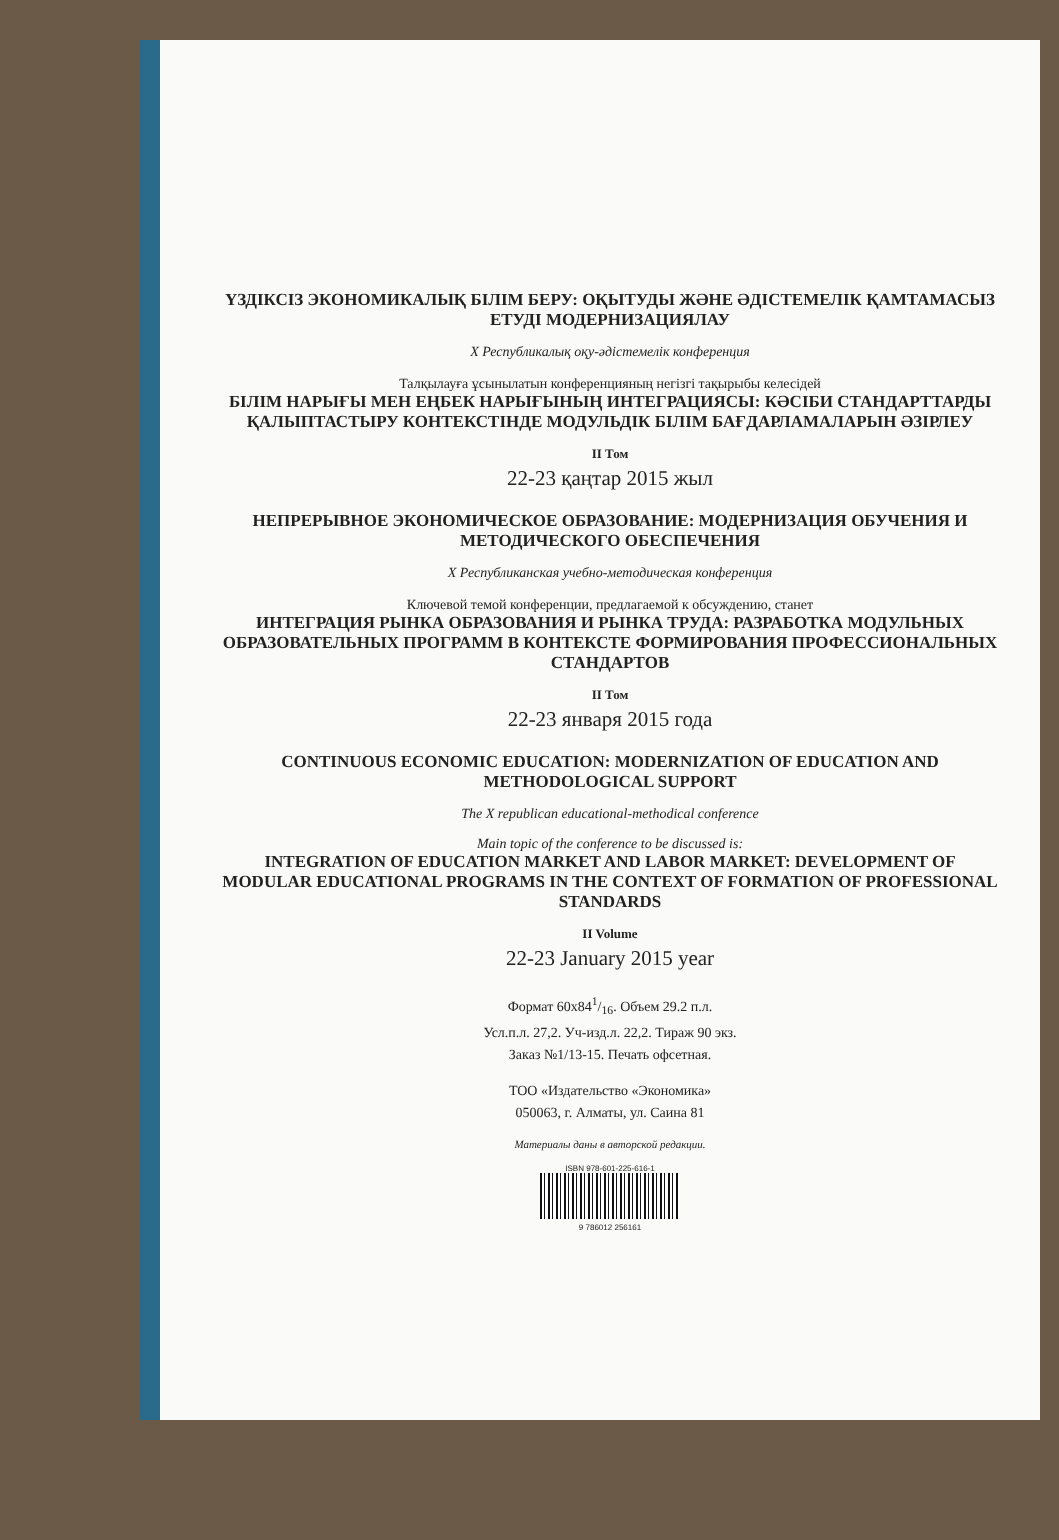ҮЗДІКСІЗ ЭКОНОМИКАЛЫҚ БІЛІМ БЕРУ: ОҚЫТУДЫ ЖӘНЕ ӘДІСТЕМЕЛІК ҚАМТАМАСЫЗ ЕТУДІ МОДЕРНИЗАЦИЯЛАУ
X Республикалық оқу-әдістемелік конференция
Талқылауға ұсынылатын конференцияның негізгі тақырыбы келесідей
БІЛІМ НАРЫҒЫ МЕН ЕҢБЕК НАРЫҒЫНЫҢ ИНТЕГРАЦИЯСЫ: КӘСІБИ СТАНДАРТТАРДЫ ҚАЛЫПТАСТЫРУ КОНТЕКСТІНДЕ МОДУЛЬДІК БІЛІМ БАҒДАРЛАМАЛАРЫН ӘЗІРЛЕУ
II Том
22-23 қаңтар 2015 жыл
НЕПРЕРЫВНОЕ ЭКОНОМИЧЕСКОЕ ОБРАЗОВАНИЕ: МОДЕРНИЗАЦИЯ ОБУЧЕНИЯ И МЕТОДИЧЕСКОГО ОБЕСПЕЧЕНИЯ
X Республиканская учебно-методическая конференция
Ключевой темой конференции, предлагаемой к обсуждению, станет
ИНТЕГРАЦИЯ РЫНКА ОБРАЗОВАНИЯ И РЫНКА ТРУДА: РАЗРАБОТКА МОДУЛЬНЫХ ОБРАЗОВАТЕЛЬНЫХ ПРОГРАММ В КОНТЕКСТЕ ФОРМИРОВАНИЯ ПРОФЕССИОНАЛЬНЫХ СТАНДАРТОВ
II Том
22-23 января 2015 года
CONTINUOUS ECONOMIC EDUCATION: MODERNIZATION OF EDUCATION AND METHODOLOGICAL SUPPORT
The X republican educational-methodical conference
Main topic of the conference to be discussed is:
INTEGRATION OF EDUCATION MARKET AND LABOR MARKET: DEVELOPMENT OF MODULAR EDUCATIONAL PROGRAMS IN THE CONTEXT OF FORMATION OF PROFESSIONAL STANDARDS
II Volume
22-23 January 2015 year
Формат 60x841/16. Объем 29.2 п.л.
Усл.п.л. 27,2. Уч-изд.л. 22,2. Тираж 90 экз.
Заказ №1/13-15. Печать офсетная.
ТОО «Издательство «Экономика»
050063, г. Алматы, ул. Саина 81
Материалы даны в авторской редакции.
ISBN 978-601-225-616-1
9 786012 256161